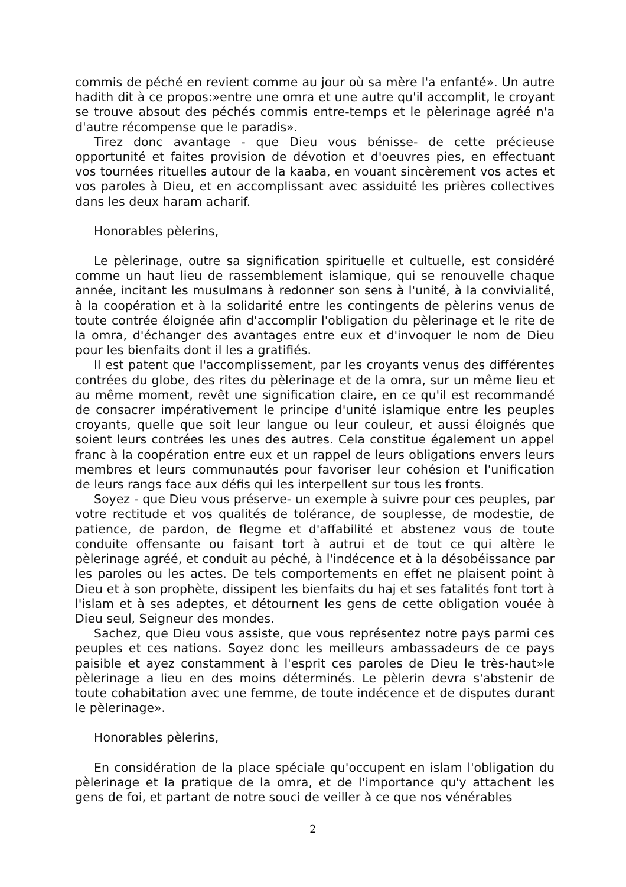commis de péché en revient comme au jour où sa mère l'a enfanté». Un autre hadith dit à ce propos:»entre une omra et une autre qu'il accomplit, le croyant se trouve absout des péchés commis entre-temps et le pèlerinage agréé n'a d'autre récompense que le paradis».
Tirez donc avantage - que Dieu vous bénisse- de cette précieuse opportunité et faites provision de dévotion et d'oeuvres pies, en effectuant vos tournées rituelles autour de la kaaba, en vouant sincèrement vos actes et vos paroles à Dieu, et en accomplissant avec assiduité les prières collectives dans les deux haram acharif.
Honorables pèlerins,
Le pèlerinage, outre sa signification spirituelle et cultuelle, est considéré comme un haut lieu de rassemblement islamique, qui se renouvelle chaque année, incitant les musulmans à redonner son sens à l'unité, à la convivialité, à la coopération et à la solidarité entre les contingents de pèlerins venus de toute contrée éloignée afin d'accomplir l'obligation du pèlerinage et le rite de la omra, d'échanger des avantages entre eux et d'invoquer le nom de Dieu pour les bienfaits dont il les a gratifiés.
Il est patent que l'accomplissement, par les croyants venus des différentes contrées du globe, des rites du pèlerinage et de la omra, sur un même lieu et au même moment, revêt une signification claire, en ce qu'il est recommandé de consacrer impérativement le principe d'unité islamique entre les peuples croyants, quelle que soit leur langue ou leur couleur, et aussi éloignés que soient leurs contrées les unes des autres. Cela constitue également un appel franc à la coopération entre eux et un rappel de leurs obligations envers leurs membres et leurs communautés pour favoriser leur cohésion et l'unification de leurs rangs face aux défis qui les interpellent sur tous les fronts.
Soyez - que Dieu vous préserve- un exemple à suivre pour ces peuples, par votre rectitude et vos qualités de tolérance, de souplesse, de modestie, de patience, de pardon, de flegme et d'affabilité et abstenez vous de toute conduite offensante ou faisant tort à autrui et de tout ce qui altère le pèlerinage agréé, et conduit au péché, à l'indécence et à la désobéissance par les paroles ou les actes. De tels comportements en effet ne plaisent point à Dieu et à son prophète, dissipent les bienfaits du haj et ses fatalités font tort à l'islam et à ses adeptes, et détournent les gens de cette obligation vouée à Dieu seul, Seigneur des mondes.
Sachez, que Dieu vous assiste, que vous représentez notre pays parmi ces peuples et ces nations. Soyez donc les meilleurs ambassadeurs de ce pays paisible et ayez constamment à l'esprit ces paroles de Dieu le très-haut»le pèlerinage a lieu en des moins déterminés. Le pèlerin devra s'abstenir de toute cohabitation avec une femme, de toute indécence et de disputes durant le pèlerinage».
Honorables pèlerins,
En considération de la place spéciale qu'occupent en islam l'obligation du pèlerinage et la pratique de la omra, et de l'importance qu'y attachent les gens de foi, et partant de notre souci de veiller à ce que nos vénérables
2